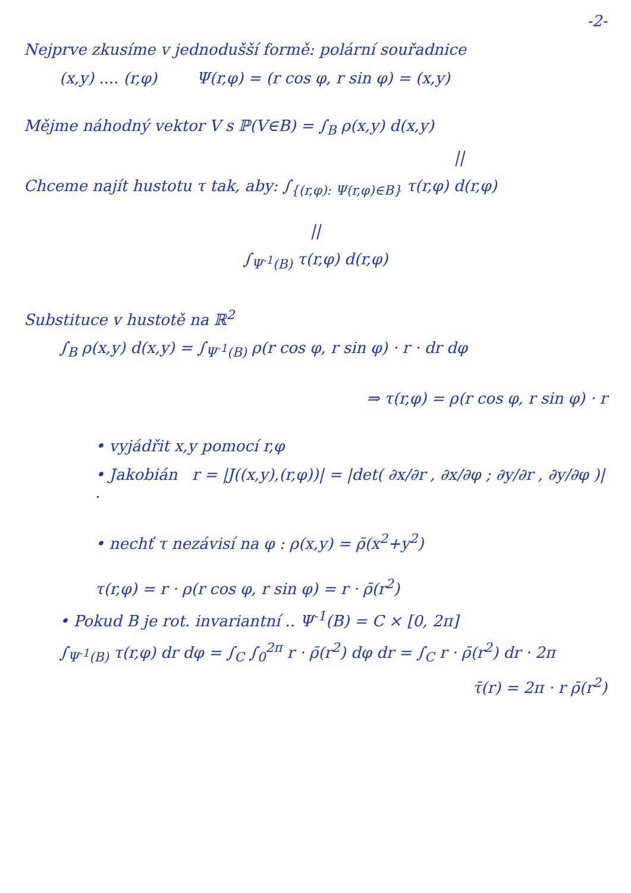-2-
Nejprve zkusíme v jednodušší formě: polární souřadnice
(x,y) .... (r,φ) Ψ(r,φ) = (r cos φ, r sin φ) = (x,y)
Mějme náhodný vektor V s ℙ(V∈B) = ∫<sub>B</sub> ρ(x,y) d(x,y)
||
Chceme najít hustotu τ tak, aby: ∫<sub>{(r,φ): Ψ(r,φ)∈B}</sub> τ(r,φ) d(r,φ)
||
∫<sub>Ψ<sup>-1</sup>(B)</sub> τ(r,φ) d(r,φ)
Substituce v hustotě na ℝ<sup>2</sup>
∫<sub>B</sub> ρ(x,y) d(x,y) = ∫<sub>Ψ<sup>-1</sup>(B)</sub> ρ(r cos φ, r sin φ) · r · dr dφ
⇒ τ(r,φ) = ρ(r cos φ, r sin φ) · r
• vyjádřit x,y pomocí r,φ
• Jakobián r = |J((x,y),(r,φ))| = |det( ∂x/∂r , ∂x/∂φ ; ∂y/∂r , ∂y/∂φ )| .
• nechť τ nezávisí na φ : ρ(x,y) = ρ̄(x<sup>2</sup>+y<sup>2</sup>)
τ(r,φ) = r · ρ(r cos φ, r sin φ) = r · ρ̄(r<sup>2</sup>)
• Pokud B je rot. invariantní .. Ψ<sup>-1</sup>(B) = C × [0, 2π]
∫<sub>Ψ<sup>-1</sup>(B)</sub> τ(r,φ) dr dφ = ∫<sub>C</sub> ∫<sub>0</sub><sup>2π</sup> r · ρ̄(r<sup>2</sup>) dφ dr = ∫<sub>C</sub> r · ρ̄(r<sup>2</sup>) dr · 2π
τ̄(r) = 2π · r ρ̄(r<sup>2</sup>)